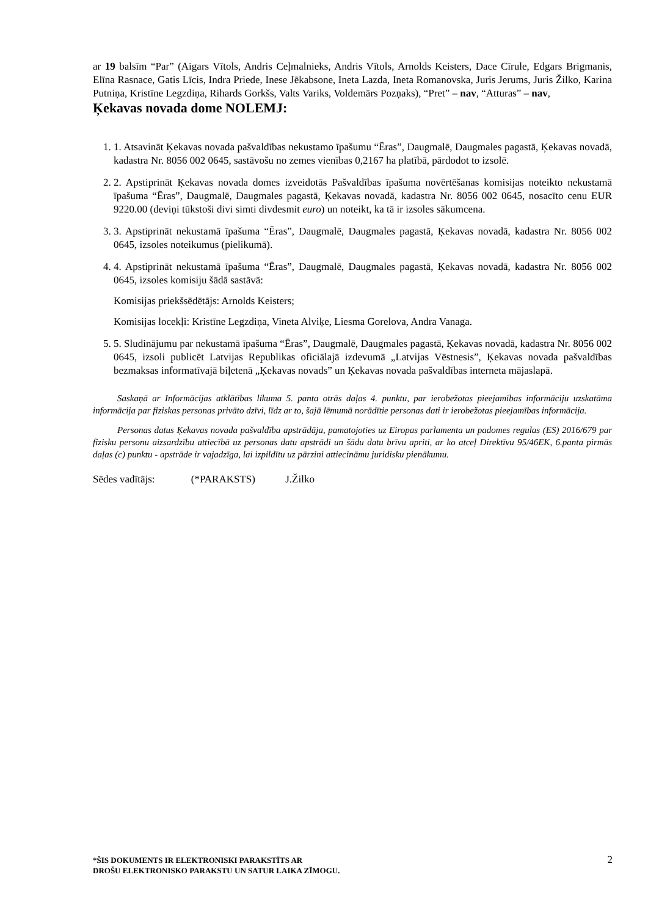ar 19 balsīm “Par” (Aigars Vītols, Andris Ceļmalnieks, Andris Vītols, Arnolds Keisters, Dace Cīrule, Edgars Brigmanis, Elīna Rasnace, Gatis Līcis, Indra Priede, Inese Jēkabsone, Ineta Lazda, Ineta Romanovska, Juris Jerums, Juris Žilko, Karina Putniņa, Kristīne Legzdiņa, Rihards Gorkšs, Valts Variks, Voldemārs Pozņaks), “Pret” – nav, “Atturas” – nav,
Ķekavas novada dome NOLEMJ:
1. 1. Atsavināt Ķekavas novada pašvaldības nekustamo īpašumu “Ēras”, Daugmalē, Daugmales pagastā, Ķekavas novadā, kadastra Nr. 8056 002 0645, sastāvošu no zemes vienības 0,2167 ha platībā, pārdodot to izsolē.
2. 2. Apstiprināt Ķekavas novada domes izveidotās Pašvaldības īpašuma novērtēšanas komisijas noteikto nekustamā īpašuma “Ēras”, Daugmalē, Daugmales pagastā, Ķekavas novadā, kadastra Nr. 8056 002 0645, nosacīto cenu EUR 9220.00 (deviņi tūkstoši divi simti divdesmit euro) un noteikt, ka tā ir izsoles sākumcena.
3. 3. Apstiprināt nekustamā īpašuma “Ēras”, Daugmalē, Daugmales pagastā, Ķekavas novadā, kadastra Nr. 8056 002 0645, izsoles noteikumus (pielikumā).
4. 4. Apstiprināt nekustamā īpašuma “Ēras”, Daugmalē, Daugmales pagastā, Ķekavas novadā, kadastra Nr. 8056 002 0645, izsoles komisiju šādā sastāvā:
Komisijas priekšsēdētājs: Arnolds Keisters;
Komisijas locekļi: Kristīne Legzdiņa, Vineta Alviķe, Liesma Gorelova, Andra Vanaga.
5. 5. Sludinājumu par nekustamā īpašuma “Ēras”, Daugmalē, Daugmales pagastā, Ķekavas novadā, kadastra Nr. 8056 002 0645, izsoli publicēt Latvijas Republikas oficiālajā izdevumā „Latvijas Vēstnesis”, Ķekavas novada pašvaldības bezmaksas informatīvajā biļetenā „Ķekavas novads” un Ķekavas novada pašvaldības interneta mājaslapā.
Saskaņā ar Informācijas atklātības likuma 5. panta otrās daļas 4. punktu, par ierobežotas pieejamības informāciju uzskatāma informācija par fiziskas personas privāto dzīvi, līdz ar to, šajā lēmumā norādītie personas dati ir ierobežotas pieejamības informācija.
Personas datus Ķekavas novada pašvaldība apstrādāja, pamatojoties uz Eiropas parlamenta un padomes regulas (ES) 2016/679 par fizisku personu aizsardzību attiecībā uz personas datu apstrādi un šādu datu brīvu apriti, ar ko atceļ Direktīvu 95/46EK, 6.panta pirmās daļas (c) punktu - apstrāde ir vajadzīga, lai izpildītu uz pārzini attiecināmu juridisku pienākumu.
Sēdes vadītājs: (*PARAKSTS) J.Žilko
*ŠIS DOKUMENTS IR ELEKTRONISKI PARAKSTĪTS AR
DROŠU ELEKTRONISKO PARAKSTU UN SATUR LAIKA ZĪMOGU.
2